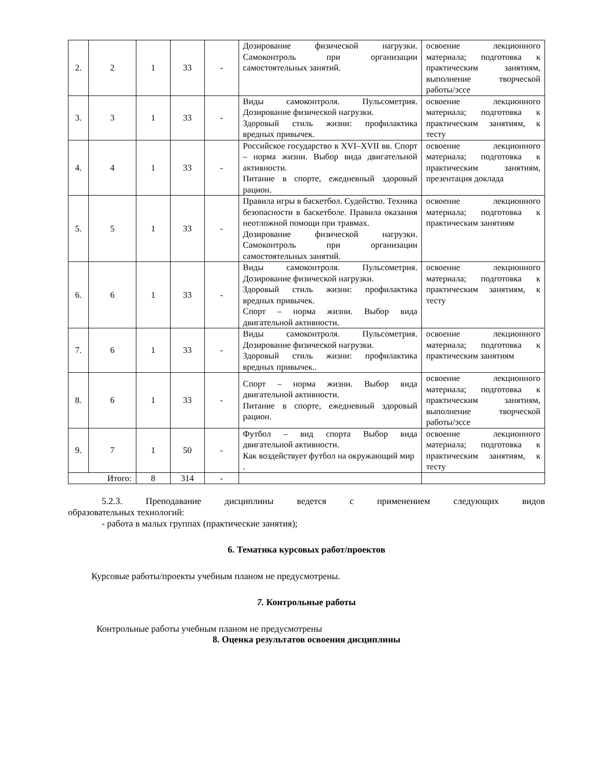| 2. | 2 | 1 | 33 | - | Дозирование физической нагрузки. Самоконтроль при организации самостоятельных занятий. | освоение лекционного материала; подготовка к практическим занятиям, выполнение творческой работы/эссе |
| 3. | 3 | 1 | 33 | - | Виды самоконтроля. Пульсометрия. Дозирование физической нагрузки. Здоровый стиль жизни: профилактика вредных привычек. | освоение лекционного материала; подготовка к практическим занятиям, к тесту |
| 4. | 4 | 1 | 33 | - | Российское государство в XVI–XVII вв. Спорт – норма жизни. Выбор вида двигательной активности. Питание в спорте, ежедневный здоровый рацион. | освоение лекционного материала; подготовка к практическим занятиям, презентация доклада |
| 5. | 5 | 1 | 33 | - | Правила игры в баскетбол. Судейство. Техника безопасности в баскетболе. Правила оказания неотложной помощи при травмах. Дозирование физической нагрузки. Самоконтроль при организации самостоятельных занятий. | освоение лекционного материала; подготовка к практическим занятиям |
| 6. | 6 | 1 | 33 | - | Виды самоконтроля. Пульсометрия. Дозирование физической нагрузки. Здоровый стиль жизни: профилактика вредных привычек. Спорт – норма жизни. Выбор вида двигательной активности. | освоение лекционного материала; подготовка к практическим занятиям, к тесту |
| 7. | 6 | 1 | 33 | - | Виды самоконтроля. Пульсометрия. Дозирование физической нагрузки. Здоровый стиль жизни: профилактика вредных привычек.. | освоение лекционного материала; подготовка к практическим занятиям |
| 8. | 6 | 1 | 33 | - | Спорт – норма жизни. Выбор вида двигательной активности. Питание в спорте, ежедневный здоровый рацион. | освоение лекционного материала; подготовка к практическим занятиям, выполнение творческой работы/эссе |
| 9. | 7 | 1 | 50 | - | Футбол – вид спорта Выбор вида двигательной активности. Как воздействует футбол на окружающий мир . | освоение лекционного материала; подготовка к практическим занятиям, к тесту |
| Итого: | | 8 | 314 | - | | |
5.2.3. Преподавание дисциплины ведется с применением следующих видов
образовательных технологий:
- работа в малых группах (практические занятия);
6. Тематика курсовых работ/проектов
Курсовые работы/проекты учебным планом не предусмотрены.
7. Контрольные работы
Контрольные работы учебным планом не предусмотрены
8. Оценка результатов освоения дисциплины